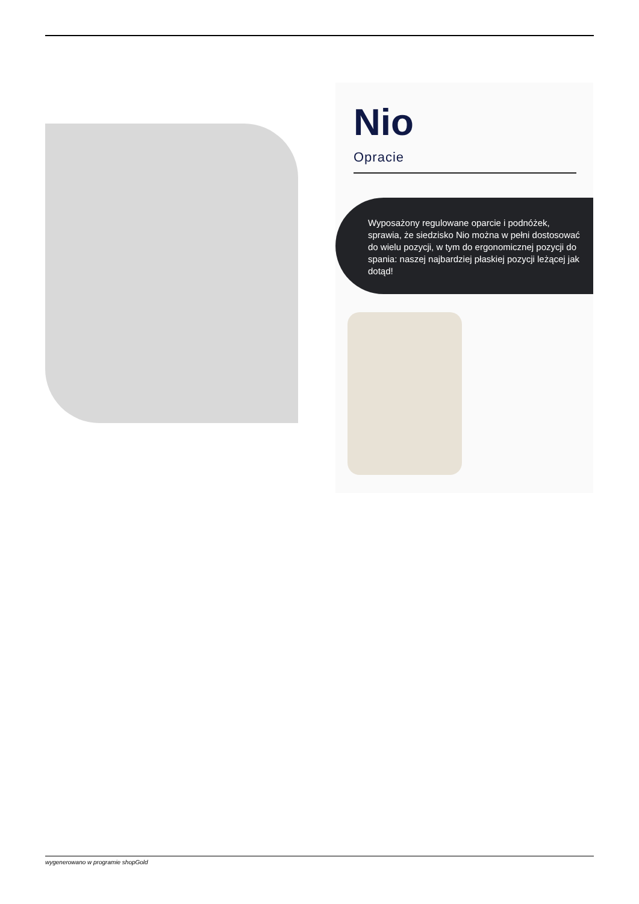Nio
Opracie
Wyposażony regulowane oparcie i podnóżek, sprawia, że siedzisko Nio można w pełni dostosować do wielu pozycji, w tym do ergonomicznej pozycji do spania: naszej najbardziej płaskiej pozycji leżącej jak dotąd!
wygenerowano w programie shopGold